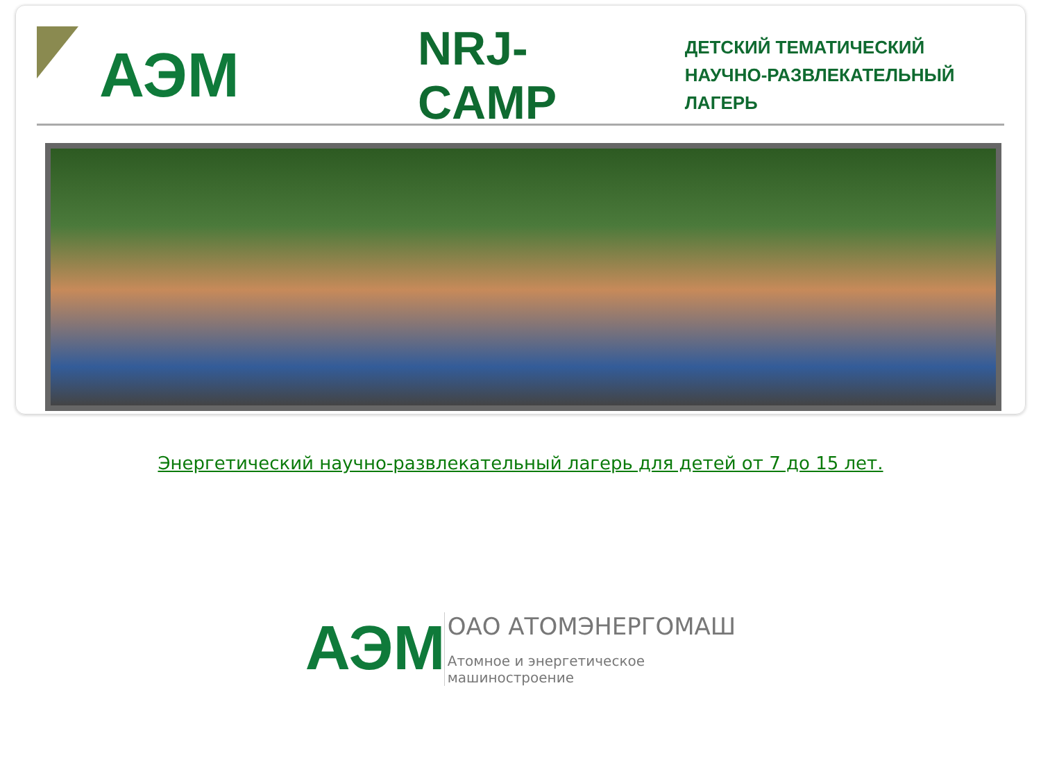АЭМ
NRJ-CAMP
ДЕТСКИЙ ТЕМАТИЧЕСКИЙ
НАУЧНО-РАЗВЛЕКАТЕЛЬНЫЙ ЛАГЕРЬ
Энергетический научно-развлекательный лагерь для детей от 7 до 15 лет.
АЭМ
ОАО АТОМЭНЕРГОМАШ
Атомное и энергетическое
машиностроение